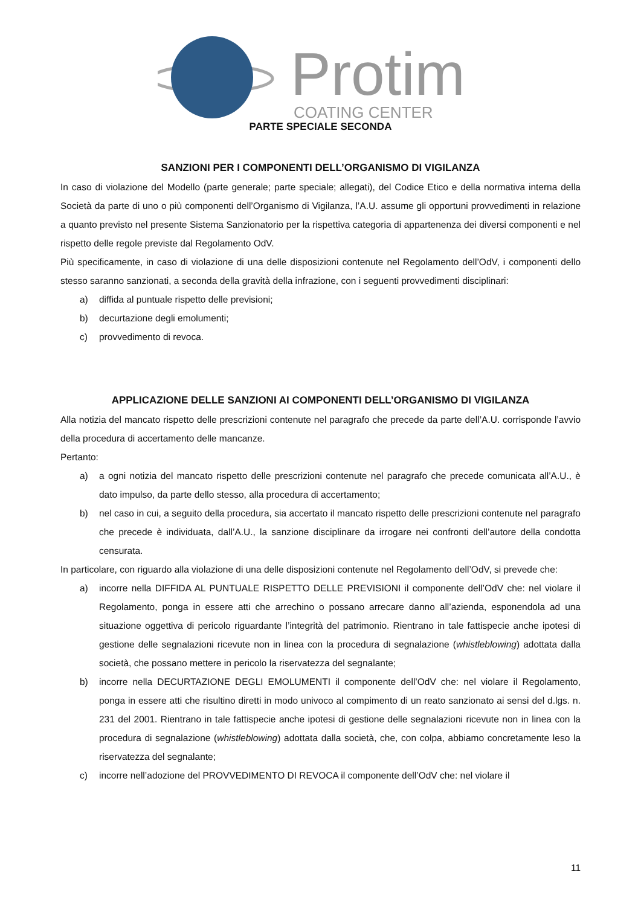Protim
COATING CENTER
PARTE SPECIALE SECONDA
SANZIONI PER I COMPONENTI DELL’ORGANISMO DI VIGILANZA
In caso di violazione del Modello (parte generale; parte speciale; allegati), del Codice Etico e della normativa interna della Società da parte di uno o più componenti dell’Organismo di Vigilanza, l’A.U. assume gli opportuni provvedimenti in relazione a quanto previsto nel presente Sistema Sanzionatorio per la rispettiva categoria di appartenenza dei diversi componenti e nel rispetto delle regole previste dal Regolamento OdV.
Più specificamente, in caso di violazione di una delle disposizioni contenute nel Regolamento dell’OdV, i componenti dello stesso saranno sanzionati, a seconda della gravità della infrazione, con i seguenti provvedimenti disciplinari:
a) diffida al puntuale rispetto delle previsioni;
b) decurtazione degli emolumenti;
c) provvedimento di revoca.
APPLICAZIONE DELLE SANZIONI AI COMPONENTI DELL’ORGANISMO DI VIGILANZA
Alla notizia del mancato rispetto delle prescrizioni contenute nel paragrafo che precede da parte dell’A.U. corrisponde l’avvio della procedura di accertamento delle mancanze.
Pertanto:
a) a ogni notizia del mancato rispetto delle prescrizioni contenute nel paragrafo che precede comunicata all’A.U., è dato impulso, da parte dello stesso, alla procedura di accertamento;
b) nel caso in cui, a seguito della procedura, sia accertato il mancato rispetto delle prescrizioni contenute nel paragrafo che precede è individuata, dall’A.U., la sanzione disciplinare da irrogare nei confronti dell’autore della condotta censurata.
In particolare, con riguardo alla violazione di una delle disposizioni contenute nel Regolamento dell’OdV, si prevede che:
a) incorre nella DIFFIDA AL PUNTUALE RISPETTO DELLE PREVISIONI il componente dell’OdV che: nel violare il Regolamento, ponga in essere atti che arrechino o possano arrecare danno all’azienda, esponendola ad una situazione oggettiva di pericolo riguardante l’integrità del patrimonio. Rientrano in tale fattispecie anche ipotesi di gestione delle segnalazioni ricevute non in linea con la procedura di segnalazione (whistleblowing) adottata dalla società, che possano mettere in pericolo la riservatezza del segnalante;
b) incorre nella DECURTAZIONE DEGLI EMOLUMENTI il componente dell’OdV che: nel violare il Regolamento, ponga in essere atti che risultino diretti in modo univoco al compimento di un reato sanzionato ai sensi del d.lgs. n. 231 del 2001. Rientrano in tale fattispecie anche ipotesi di gestione delle segnalazioni ricevute non in linea con la procedura di segnalazione (whistleblowing) adottata dalla società, che, con colpa, abbiamo concretamente leso la riservatezza del segnalante;
c) incorre nell’adozione del PROVVEDIMENTO DI REVOCA il componente dell’OdV che: nel violare il
11